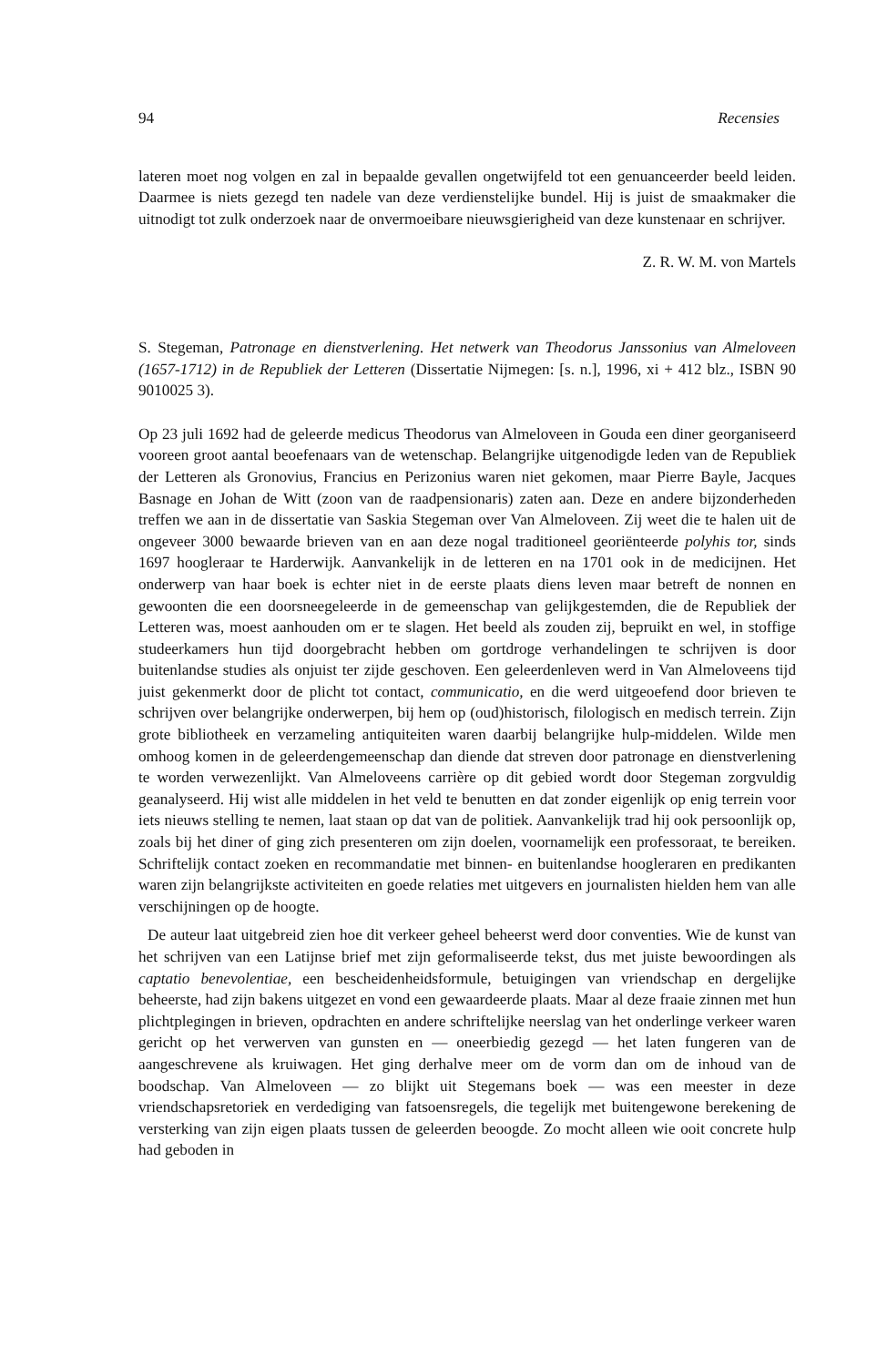94 Recensies
lateren moet nog volgen en zal in bepaalde gevallen ongetwijfeld tot een genuanceerder beeld leiden. Daarmee is niets gezegd ten nadele van deze verdienstelijke bundel. Hij is juist de smaakmaker die uitnodigt tot zulk onderzoek naar de onvermoeibare nieuwsgierigheid van deze kunstenaar en schrijver.
Z. R. W. M. von Martels
S. Stegeman, Patronage en dienstverlening. Het netwerk van Theodorus Janssonius van Almeloveen (1657-1712) in de Republiek der Letteren (Dissertatie Nijmegen: [s. n.], 1996, xi + 412 blz., ISBN 90 9010025 3).
Op 23 juli 1692 had de geleerde medicus Theodorus van Almeloveen in Gouda een diner georganiseerd vooreen groot aantal beoefenaars van de wetenschap. Belangrijke uitgenodigde leden van de Republiek der Letteren als Gronovius, Francius en Perizonius waren niet gekomen, maar Pierre Bayle, Jacques Basnage en Johan de Witt (zoon van de raadpensionaris) zaten aan. Deze en andere bijzonderheden treffen we aan in de dissertatie van Saskia Stegeman over Van Almeloveen. Zij weet die te halen uit de ongeveer 3000 bewaarde brieven van en aan deze nogal traditioneel georiënteerde polyhis tor, sinds 1697 hoogleraar te Harderwijk. Aanvankelijk in de letteren en na 1701 ook in de medicijnen. Het onderwerp van haar boek is echter niet in de eerste plaats diens leven maar betreft de nonnen en gewoonten die een doorsneegeleerde in de gemeenschap van gelijkgestemden, die de Republiek der Letteren was, moest aanhouden om er te slagen. Het beeld als zouden zij, bepruikt en wel, in stoffige studeerkamers hun tijd doorgebracht hebben om gortdroge verhandelingen te schrijven is door buitenlandse studies als onjuist ter zijde geschoven. Een geleerdenleven werd in Van Almeloveens tijd juist gekenmerkt door de plicht tot contact, communicatio, en die werd uitgeoefend door brieven te schrijven over belangrijke onderwerpen, bij hem op (oud)historisch, filologisch en medisch terrein. Zijn grote bibliotheek en verzameling antiquiteiten waren daarbij belangrijke hulp-middelen. Wilde men omhoog komen in de geleerdengemeenschap dan diende dat streven door patronage en dienstverlening te worden verwezenlijkt. Van Almeloveens carrière op dit gebied wordt door Stegeman zorgvuldig geanalyseerd. Hij wist alle middelen in het veld te benutten en dat zonder eigenlijk op enig terrein voor iets nieuws stelling te nemen, laat staan op dat van de politiek. Aanvankelijk trad hij ook persoonlijk op, zoals bij het diner of ging zich presenteren om zijn doelen, voornamelijk een professoraat, te bereiken. Schriftelijk contact zoeken en recommandatie met binnen- en buitenlandse hoogleraren en predikanten waren zijn belangrijkste activiteiten en goede relaties met uitgevers en journalisten hielden hem van alle verschijningen op de hoogte.
De auteur laat uitgebreid zien hoe dit verkeer geheel beheerst werd door conventies. Wie de kunst van het schrijven van een Latijnse brief met zijn geformaliseerde tekst, dus met juiste bewoordingen als captatio benevolentiae, een bescheidenheidsformule, betuigingen van vriendschap en dergelijke beheerste, had zijn bakens uitgezet en vond een gewaardeerde plaats. Maar al deze fraaie zinnen met hun plichtplegingen in brieven, opdrachten en andere schriftelijke neerslag van het onderlinge verkeer waren gericht op het verwerven van gunsten en — oneerbiedig gezegd — het laten fungeren van de aangeschrevene als kruiwagen. Het ging derhalve meer om de vorm dan om de inhoud van de boodschap. Van Almeloveen — zo blijkt uit Stegemans boek — was een meester in deze vriendschapsretoriek en verdediging van fatsoensregels, die tegelijk met buitengewone berekening de versterking van zijn eigen plaats tussen de geleerden beoogde. Zo mocht alleen wie ooit concrete hulp had geboden in